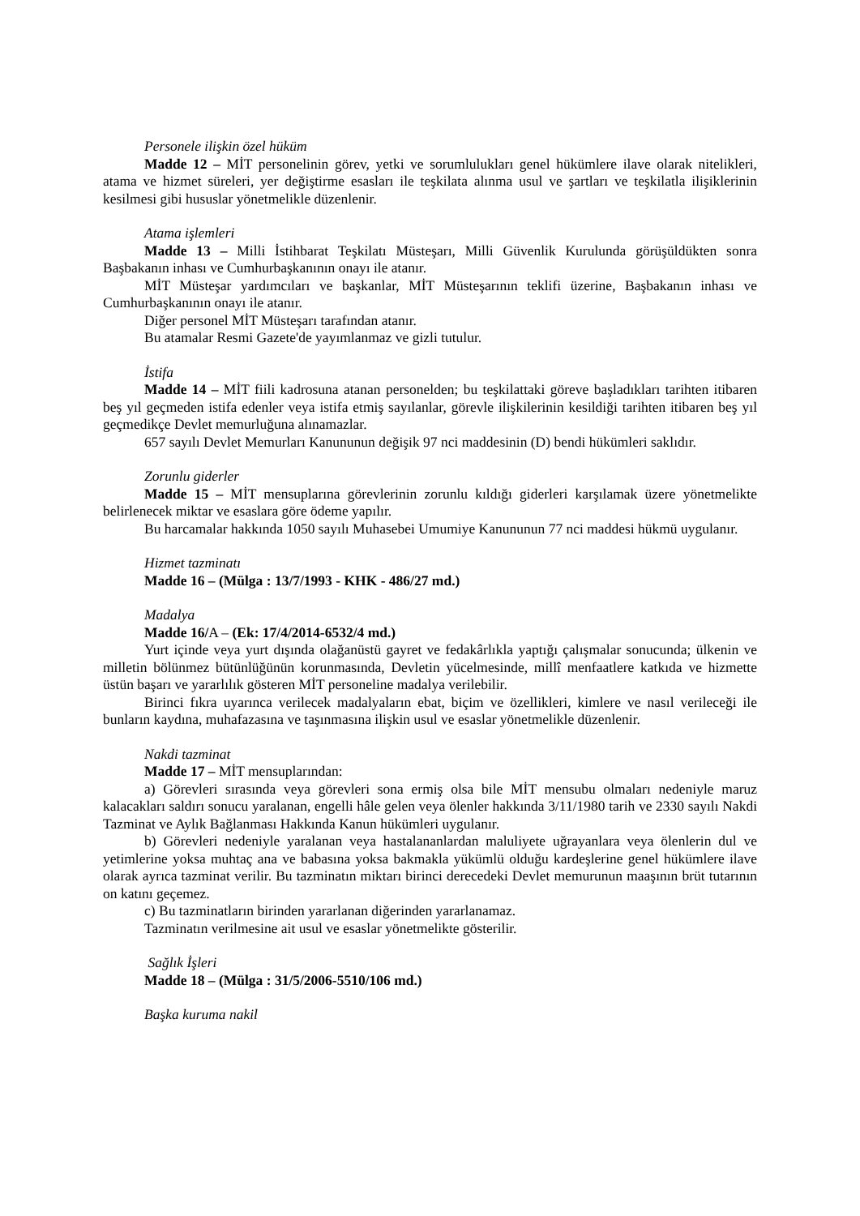Personele ilişkin özel hüküm
Madde 12 – MİT personelinin görev, yetki ve sorumlulukları genel hükümlere ilave olarak nitelikleri, atama ve hizmet süreleri, yer değiştirme esasları ile teşkilata alınma usul ve şartları ve teşkilatla ilişiklerinin kesilmesi gibi hususlar yönetmelikle düzenlenir.
Atama işlemleri
Madde 13 – Milli İstihbarat Teşkilatı Müsteşarı, Milli Güvenlik Kurulunda görüşüldükten sonra Başbakanın inhası ve Cumhurbaşkanının onayı ile atanır.
MİT Müsteşar yardımcıları ve başkanlar, MİT Müsteşarının teklifi üzerine, Başbakanın inhası ve Cumhurbaşkanının onayı ile atanır.
Diğer personel MİT Müsteşarı tarafından atanır.
Bu atamalar Resmi Gazete'de yayımlanmaz ve gizli tutulur.
İstifa
Madde 14 – MİT fiili kadrosuna atanan personelden; bu teşkilattaki göreve başladıkları tarihten itibaren beş yıl geçmeden istifa edenler veya istifa etmiş sayılanlar, görevle ilişkilerinin kesildiği tarihten itibaren beş yıl geçmedikçe Devlet memurluğuna alınamazlar.
657 sayılı Devlet Memurları Kanununun değişik 97 nci maddesinin (D) bendi hükümleri saklıdır.
Zorunlu giderler
Madde 15 – MİT mensuplarına görevlerinin zorunlu kıldığı giderleri karşılamak üzere yönetmelikte belirlenecek miktar ve esaslara göre ödeme yapılır.
Bu harcamalar hakkında 1050 sayılı Muhasebei Umumiye Kanununun 77 nci maddesi hükmü uygulanır.
Hizmet tazminatı
Madde 16 – (Mülga : 13/7/1993 - KHK - 486/27 md.)
Madalya
Madde 16/A – (Ek: 17/4/2014-6532/4 md.)
Yurt içinde veya yurt dışında olağanüstü gayret ve fedakârlıkla yaptığı çalışmalar sonucunda; ülkenin ve milletin bölünmez bütünlüğünün korunmasında, Devletin yücelmesinde, millî menfaatlere katkıda ve hizmette üstün başarı ve yararlılık gösteren MİT personeline madalya verilebilir.
Birinci fıkra uyarınca verilecek madalyaların ebat, biçim ve özellikleri, kimlere ve nasıl verileceği ile bunların kaydına, muhafazasına ve taşınmasına ilişkin usul ve esaslar yönetmelikle düzenlenir.
Nakdi tazminat
Madde 17 – MİT mensuplarından:
a) Görevleri sırasında veya görevleri sona ermiş olsa bile MİT mensubu olmaları nedeniyle maruz kalacakları saldırı sonucu yaralanan, engelli hâle gelen veya ölenler hakkında 3/11/1980 tarih ve 2330 sayılı Nakdi Tazminat ve Aylık Bağlanması Hakkında Kanun hükümleri uygulanır.
b) Görevleri nedeniyle yaralanan veya hastalananlardan maluliyete uğrayanlara veya ölenlerin dul ve yetimlerine yoksa muhtaç ana ve babasına yoksa bakmakla yükümlü olduğu kardeşlerine genel hükümlere ilave olarak ayrıca tazminat verilir. Bu tazminatın miktarı birinci derecedeki Devlet memurunun maaşının brüt tutarının on katını geçemez.
c) Bu tazminatların birinden yararlanan diğerinden yararlanamaz.
Tazminatın verilmesine ait usul ve esaslar yönetmelikte gösterilir.
Sağlık İşleri
Madde 18 – (Mülga : 31/5/2006-5510/106 md.)
Başka kuruma nakil